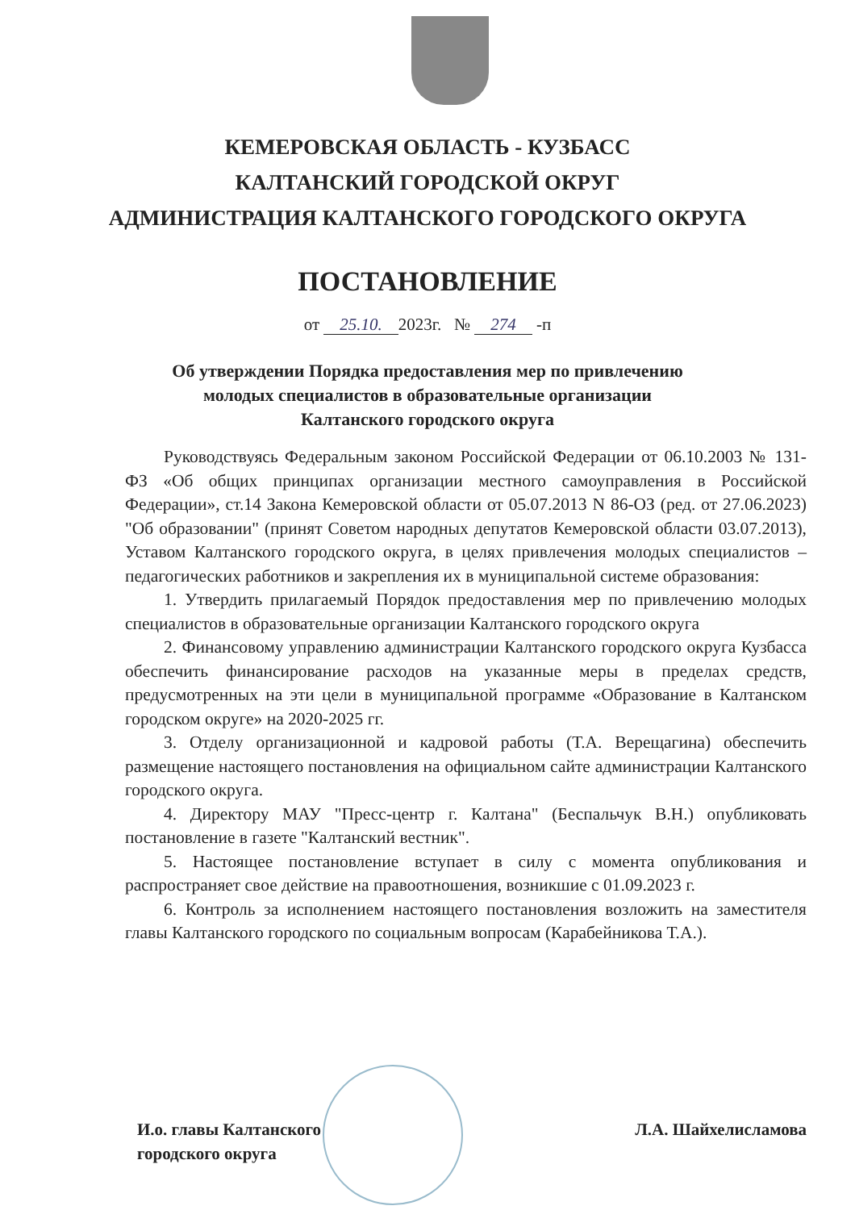КЕМЕРОВСКАЯ ОБЛАСТЬ - КУЗБАСС
КАЛТАНСКИЙ ГОРОДСКОЙ ОКРУГ
АДМИНИСТРАЦИЯ КАЛТАНСКОГО ГОРОДСКОГО ОКРУГА
ПОСТАНОВЛЕНИЕ
от 25.10. 2023г. № 274 -п
Об утверждении Порядка предоставления мер по привлечению
молодых специалистов в образовательные организации
Калтанского городского округа
Руководствуясь Федеральным законом Российской Федерации от 06.10.2003 № 131-ФЗ «Об общих принципах организации местного самоуправления в Российской Федерации», ст.14 Закона Кемеровской области от 05.07.2013 N 86-ОЗ (ред. от 27.06.2023) "Об образовании" (принят Советом народных депутатов Кемеровской области 03.07.2013), Уставом Калтанского городского округа, в целях привлечения молодых специалистов – педагогических работников и закрепления их в муниципальной системе образования:
1. Утвердить прилагаемый Порядок предоставления мер по привлечению молодых специалистов в образовательные организации Калтанского городского округа
2. Финансовому управлению администрации Калтанского городского округа Кузбасса обеспечить финансирование расходов на указанные меры в пределах средств, предусмотренных на эти цели в муниципальной программе «Образование в Калтанском городском округе» на 2020-2025 гг.
3. Отделу организационной и кадровой работы (Т.А. Верещагина) обеспечить размещение настоящего постановления на официальном сайте администрации Калтанского городского округа.
4. Директору МАУ "Пресс-центр г. Калтана" (Беспальчук В.Н.) опубликовать постановление в газете "Калтанский вестник".
5. Настоящее постановление вступает в силу с момента опубликования и распространяет свое действие на правоотношения, возникшие с 01.09.2023 г.
6. Контроль за исполнением настоящего постановления возложить на заместителя главы Калтанского городского по социальным вопросам (Карабейникова Т.А.).
И.о. главы Калтанского
городского округа
Л.А. Шайхелисламова